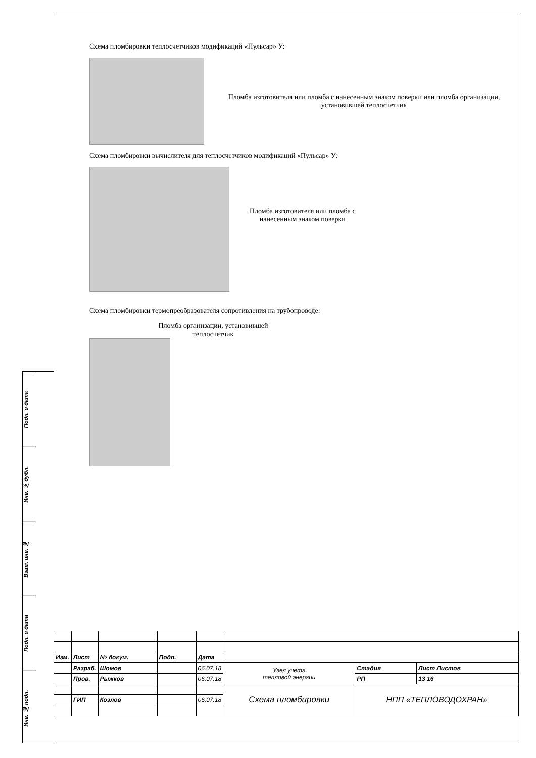Подп. и дата
Инв. № дубл.
Взам. инв. №
Подп. и дата
Инв. № подп.
Схема пломбировки теплосчетчиков модификаций «Пульсар» У:
Пломба изготовителя или пломба с нанесенным знаком поверки или пломба организации, установившей теплосчетчик
Схема пломбировки вычислителя для теплосчетчиков модификаций «Пульсар» У:
Пломба изготовителя или пломба с
нанесенным знаком поверки
Схема пломбировки термопреобразователя сопротивления на трубопроводе:
Пломба организации, установившей
теплосчетчик
| Изм. | Лист | № докум. | Подп. | Дата | | | |
| | Разраб. | Шомов | | 06.07.18 | Узел учета тепловой энергии | Стадия | Лист Листов |
| | Пров. | Рыжков | | 06.07.18 | | РП | 13 16 |
| | | | | | Схема пломбировки | НПП «ТЕПЛОВОДОХРАН» | |
| | ГИП | Козлов | | 06.07.18 | | | |